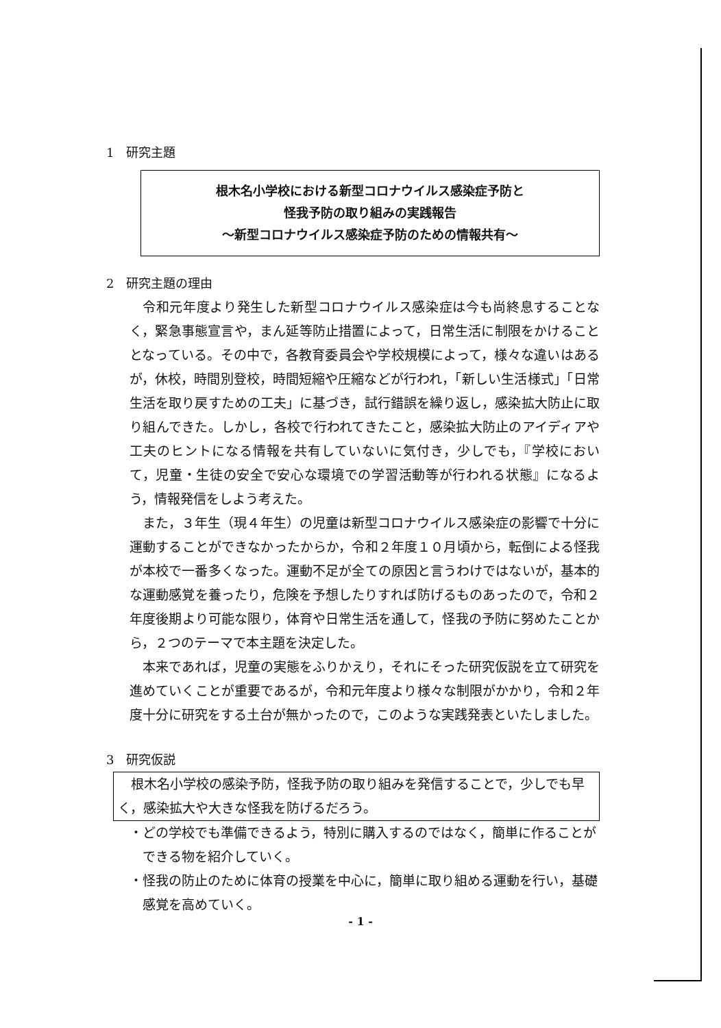1　研究主題
根木名小学校における新型コロナウイルス感染症予防と
怪我予防の取り組みの実践報告
～新型コロナウイルス感染症予防のための情報共有～
2　研究主題の理由
令和元年度より発生した新型コロナウイルス感染症は今も尚終息することなく，緊急事態宣言や，まん延等防止措置によって，日常生活に制限をかけることとなっている。その中で，各教育委員会や学校規模によって，様々な違いはあるが，休校，時間別登校，時間短縮や圧縮などが行われ，「新しい生活様式」「日常生活を取り戻すための工夫」に基づき，試行錯誤を繰り返し，感染拡大防止に取り組んできた。しかし，各校で行われてきたこと，感染拡大防止のアイディアや工夫のヒントになる情報を共有していないに気付き，少しでも，『学校において，児童・生徒の安全で安心な環境での学習活動等が行われる状態』になるよう，情報発信をしよう考えた。
また，３年生（現４年生）の児童は新型コロナウイルス感染症の影響で十分に運動することができなかったからか，令和２年度１０月頃から，転倒による怪我が本校で一番多くなった。運動不足が全ての原因と言うわけではないが，基本的な運動感覚を養ったり，危険を予想したりすれば防げるものあったので，令和２年度後期より可能な限り，体育や日常生活を通して，怪我の予防に努めたことから，２つのテーマで本主題を決定した。
本来であれば，児童の実態をふりかえり，それにそった研究仮説を立て研究を進めていくことが重要であるが，令和元年度より様々な制限がかかり，令和２年度十分に研究をする土台が無かったので，このような実践発表といたしました。
3　研究仮説
根木名小学校の感染予防，怪我予防の取り組みを発信することで，少しでも早く，感染拡大や大きな怪我を防げるだろう。
・どの学校でも準備できるよう，特別に購入するのではなく，簡単に作ることができる物を紹介していく。
・怪我の防止のために体育の授業を中心に，簡単に取り組める運動を行い，基礎感覚を高めていく。
- 1 -